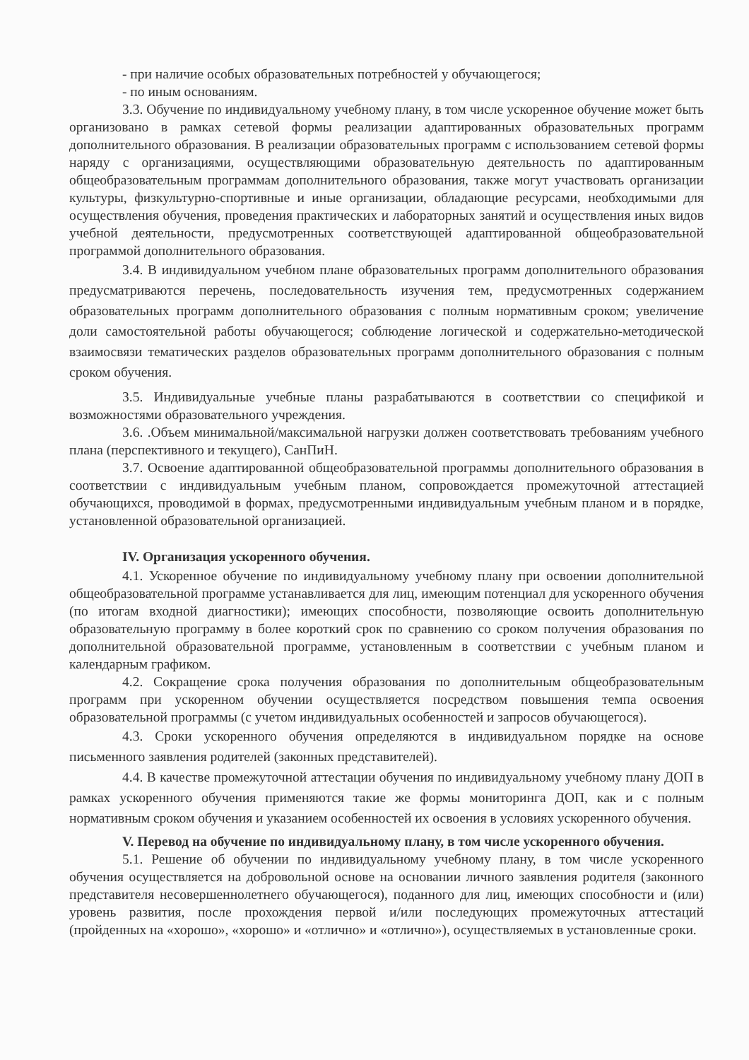- при наличие особых образовательных потребностей у обучающегося;
- по иным основаниям.
3.3. Обучение по индивидуальному учебному плану, в том числе ускоренное обучение может быть организовано в рамках сетевой формы реализации адаптированных образовательных программ дополнительного образования. В реализации образовательных программ с использованием сетевой формы наряду с организациями, осуществляющими образовательную деятельность по адаптированным общеобразовательным программам дополнительного образования, также могут участвовать организации культуры, физкультурно-спортивные и иные организации, обладающие ресурсами, необходимыми для осуществления обучения, проведения практических и лабораторных занятий и осуществления иных видов учебной деятельности, предусмотренных соответствующей адаптированной общеобразовательной программой дополнительного образования.
3.4. В индивидуальном учебном плане образовательных программ дополнительного образования предусматриваются перечень, последовательность изучения тем, предусмотренных содержанием образовательных программ дополнительного образования с полным нормативным сроком; увеличение доли самостоятельной работы обучающегося; соблюдение логической и содержательно-методической взаимосвязи тематических разделов образовательных программ дополнительного образования с полным сроком обучения.
3.5. Индивидуальные учебные планы разрабатываются в соответствии со спецификой и возможностями образовательного учреждения.
3.6. .Объем минимальной/максимальной нагрузки должен соответствовать требованиям учебного плана (перспективного и текущего), СанПиН.
3.7. Освоение адаптированной общеобразовательной программы дополнительного образования в соответствии с индивидуальным учебным планом, сопровождается промежуточной аттестацией обучающихся, проводимой в формах, предусмотренными индивидуальным учебным планом и в порядке, установленной образовательной организацией.
IV. Организация ускоренного обучения.
4.1. Ускоренное обучение по индивидуальному учебному плану при освоении дополнительной общеобразовательной программе устанавливается для лиц, имеющим потенциал для ускоренного обучения (по итогам входной диагностики); имеющих способности, позволяющие освоить дополнительную образовательную программу в более короткий срок по сравнению со сроком получения образования по дополнительной образовательной программе, установленным в соответствии с учебным планом и календарным графиком.
4.2. Сокращение срока получения образования по дополнительным общеобразовательным программ при ускоренном обучении осуществляется посредством повышения темпа освоения образовательной программы (с учетом индивидуальных особенностей и запросов обучающегося).
4.3. Сроки ускоренного обучения определяются в индивидуальном порядке на основе письменного заявления родителей (законных представителей).
4.4. В качестве промежуточной аттестации обучения по индивидуальному учебному плану ДОП в рамках ускоренного обучения применяются такие же формы мониторинга ДОП, как и с полным нормативным сроком обучения и указанием особенностей их освоения в условиях ускоренного обучения.
V. Перевод на обучение по индивидуальному плану, в том числе ускоренного обучения.
5.1. Решение об обучении по индивидуальному учебному плану, в том числе ускоренного обучения осуществляется на добровольной основе на основании личного заявления родителя (законного представителя несовершеннолетнего обучающегося), поданного для лиц, имеющих способности и (или) уровень развития, после прохождения первой и/или последующих промежуточных аттестаций (пройденных на «хорошо», «хорошо» и «отлично» и «отлично»), осуществляемых в установленные сроки.